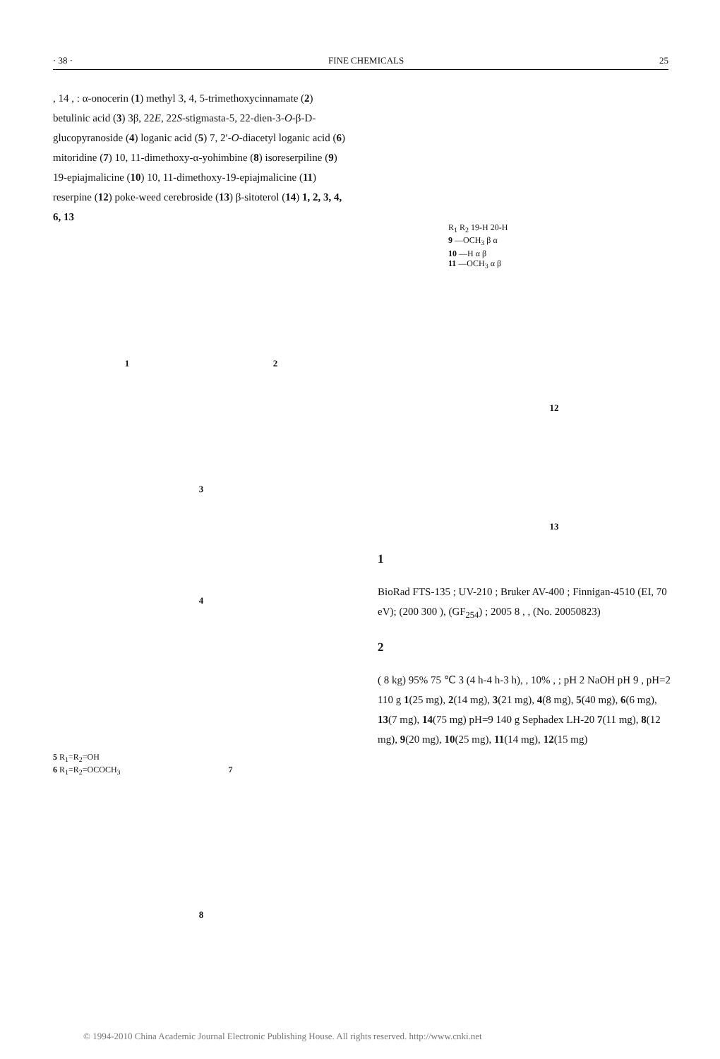· 38 · FINE CHEMICALS 25
, 14 , : α-onocerin (1) methyl 3, 4, 5-trimethoxycinnamate (2) betulinic acid (3) 3β, 22E, 22S-stigmasta-5, 22-dien-3-O-β-D-glucopyranoside (4) loganic acid (5) 7, 2′-O-diacetyl loganic acid (6) mitoridine (7) 10, 11-dimethoxy-α-yohimbine (8) isoreserpiline (9) 19-epiajmalicine (10) 10, 11-dimethoxy-19-epiajmalicine (11) reserpine (12) poke-weed cerebroside (13) β-sitoterol (14) 1, 2, 3, 4, 6, 13
1 2
3
4
5 R<sub>1</sub>=R<sub>2</sub>=OH
6 R<sub>1</sub>=R<sub>2</sub>=OCOCH<sub>3</sub> 7
8
R<sub>1</sub> R<sub>2</sub> 19-H 20-H
9 —OCH<sub>3</sub> β α
10 —H α β
11 —OCH<sub>3</sub> α β
12
13
1
BioRad FTS-135 ; UV-210 ; Bruker AV-400 ; Finnigan-4510 (EI, 70 eV); (200 300 ), (GF<sub>254</sub>) ; 2005 8 , , (No. 20050823)
2
( 8 kg) 95% 75 ℃ 3 (4 h-4 h-3 h), , 10% , ; pH 2 NaOH pH 9 , pH=2 110 g 1(25 mg), 2(14 mg), 3(21 mg), 4(8 mg), 5(40 mg), 6(6 mg), 13(7 mg), 14(75 mg) pH=9 140 g Sephadex LH-20 7(11 mg), 8(12 mg), 9(20 mg), 10(25 mg), 11(14 mg), 12(15 mg)
© 1994-2010 China Academic Journal Electronic Publishing House. All rights reserved. http://www.cnki.net